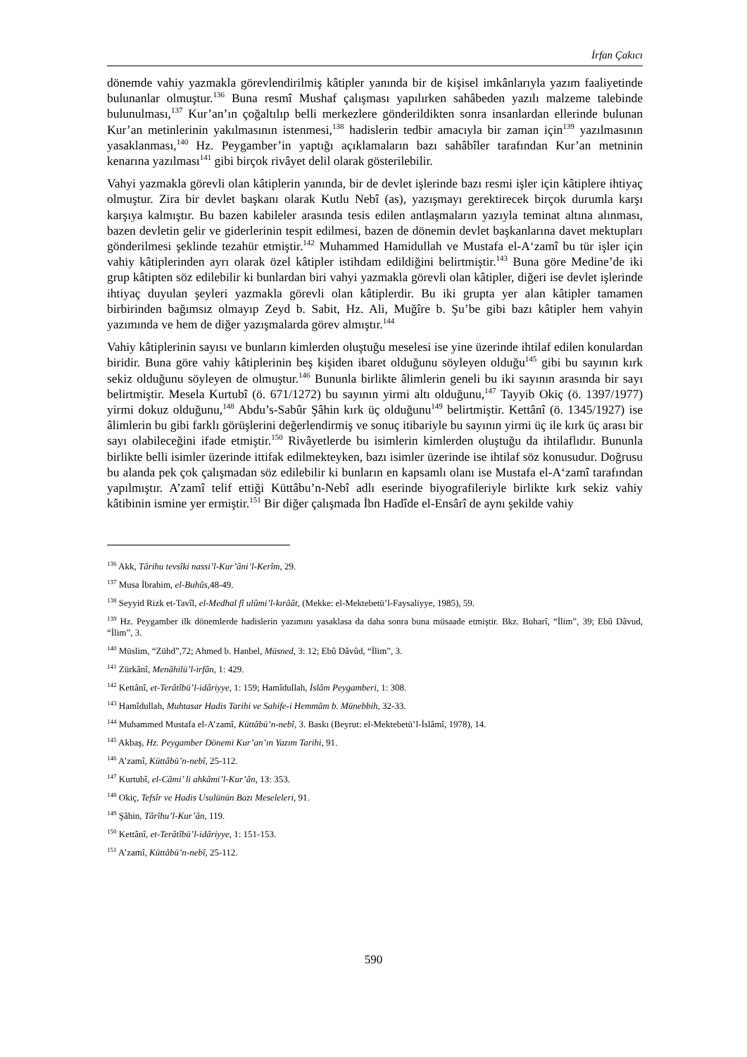İrfan Çakıcı
dönemde vahiy yazmakla görevlendirilmiş kâtipler yanında bir de kişisel imkânlarıyla yazım faaliyetinde bulunanlar olmuştur.<sup>136</sup> Buna resmî Mushaf çalışması yapılırken sahâbeden yazılı malzeme talebinde bulunulması,<sup>137</sup> Kur’an’ın çoğaltılıp belli merkezlere gönderildikten sonra insanlardan ellerinde bulunan Kur’an metinlerinin yakılmasının istenmesi,<sup>138</sup> hadislerin tedbir amacıyla bir zaman için<sup>139</sup> yazılmasının yasaklanması,<sup>140</sup> Hz. Peygamber’in yaptığı açıklamaların bazı sahâbîler tarafından Kur’an metninin kenarına yazılması<sup>141</sup> gibi birçok rivâyet delil olarak gösterilebilir.
Vahyi yazmakla görevli olan kâtiplerin yanında, bir de devlet işlerinde bazı resmi işler için kâtiplere ihtiyaç olmuştur. Zira bir devlet başkanı olarak Kutlu Nebî (as), yazışmayı gerektirecek birçok durumla karşı karşıya kalmıştır. Bu bazen kabileler arasında tesis edilen antlaşmaların yazıyla teminat altına alınması, bazen devletin gelir ve giderlerinin tespit edilmesi, bazen de dönemin devlet başkanlarına davet mektupları gönderilmesi şeklinde tezahür etmiştir.<sup>142</sup> Muhammed Hamidullah ve Mustafa el-A‘zamî bu tür işler için vahiy kâtiplerinden ayrı olarak özel kâtipler istihdam edildiğini belirtmiştir.<sup>143</sup> Buna göre Medine’de iki grup kâtipten söz edilebilir ki bunlardan biri vahyi yazmakla görevli olan kâtipler, diğeri ise devlet işlerinde ihtiyaç duyulan şeyleri yazmakla görevli olan kâtiplerdir. Bu iki grupta yer alan kâtipler tamamen birbirinden bağımsız olmayıp Zeyd b. Sabit, Hz. Ali, Muğîre b. Şu’be gibi bazı kâtipler hem vahyin yazımında ve hem de diğer yazışmalarda görev almıştır.<sup>144</sup>
Vahiy kâtiplerinin sayısı ve bunların kimlerden oluştuğu meselesi ise yine üzerinde ihtilaf edilen konulardan biridir. Buna göre vahiy kâtiplerinin beş kişiden ibaret olduğunu söyleyen olduğu<sup>145</sup> gibi bu sayının kırk sekiz olduğunu söyleyen de olmuştur.<sup>146</sup> Bununla birlikte âlimlerin geneli bu iki sayının arasında bir sayı belirtmiştir. Mesela Kurtubî (ö. 671/1272) bu sayının yirmi altı olduğunu,<sup>147</sup> Tayyib Okiç (ö. 1397/1977) yirmi dokuz olduğunu,<sup>148</sup> Abdu’s-Sabûr Şâhin kırk üç olduğunu<sup>149</sup> belirtmiştir. Kettânî (ö. 1345/1927) ise âlimlerin bu gibi farklı görüşlerini değerlendirmiş ve sonuç itibariyle bu sayının yirmi üç ile kırk üç arası bir sayı olabileceğini ifade etmiştir.<sup>150</sup> Rivâyetlerde bu isimlerin kimlerden oluştuğu da ihtilaflıdır. Bununla birlikte belli isimler üzerinde ittifak edilmekteyken, bazı isimler üzerinde ise ihtilaf söz konusudur. Doğrusu bu alanda pek çok çalışmadan söz edilebilir ki bunların en kapsamlı olanı ise Mustafa el-A‘zamî tarafından yapılmıştır. A’zamî telif ettiği Küttâbu’n-Nebî adlı eserinde biyografileriyle birlikte kırk sekiz vahiy kâtibinin ismine yer ermiştir.<sup>151</sup> Bir diğer çalışmada İbn Hadîde el-Ensârî de aynı şekilde vahiy
<sup>136</sup> Akk, Târihu tevsîki nassi’l-Kur’âni’l-Kerîm, 29.
<sup>137</sup> Musa İbrahim, el-Buhûs,48-49.
<sup>138</sup> Seyyid Rizk et-Tavîl, el-Medhal fî ulûmi’l-kırâât, (Mekke: el-Mektebetü’l-Faysaliyye, 1985), 59.
<sup>139</sup> Hz. Peygamber ilk dönemlerde hadislerin yazımını yasaklasa da daha sonra buna müsaade etmiştir. Bkz. Buharî, “İlim”, 39; Ebû Dâvud, “İlim”, 3.
<sup>140</sup> Müslim, “Zühd”,72; Ahmed b. Hanbel, Müsned, 3: 12; Ebû Dâvûd, “İlim”, 3.
<sup>141</sup> Zürkânî, Menâhilü’l-irfân, 1: 429.
<sup>142</sup> Kettânî, et-Terâtîbü’l-idâriyye, 1: 159; Hamîdullah, İslâm Peygamberi, 1: 308.
<sup>143</sup> Hamîdullah, Muhtasar Hadis Tarihi ve Sahife-i Hemmâm b. Münebbih, 32-33.
<sup>144</sup> Muhammed Mustafa el-A’zamî, Küttâbü’n-nebî, 3. Baskı (Beyrut: el-Mektebetü’l-İslâmî, 1978), 14.
<sup>145</sup> Akbaş, Hz. Peygamber Dönemi Kur’an’ın Yazım Tarihi, 91.
<sup>146</sup> A’zamî, Küttâbü’n-nebî, 25-112.
<sup>147</sup> Kurtubî, el-Câmi’ li ahkâmi’l-Kur’ân, 13: 353.
<sup>148</sup> Okiç, Tefsîr ve Hadis Usulünün Bazı Meseleleri, 91.
<sup>149</sup> Şâhin, Târîhu’l-Kur’ân, 119.
<sup>150</sup> Kettânî, et-Terâtîbü’l-idâriyye, 1: 151-153.
<sup>151</sup> A’zamî, Küttâbü’n-nebî, 25-112.
590